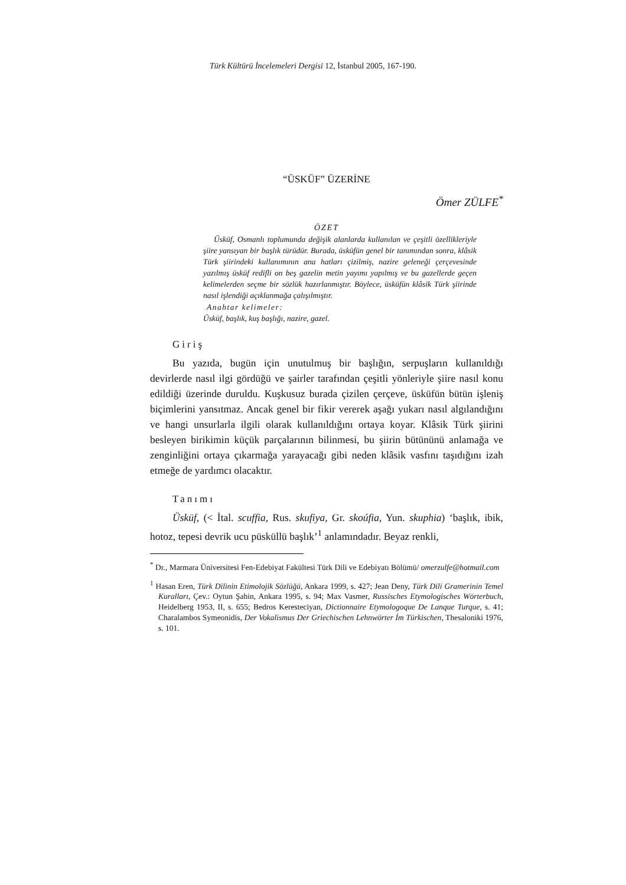Türk Kültürü İncelemeleri Dergisi 12, İstanbul 2005, 167-190.
“ÜSKÜF” ÜZERİNE
Ömer ZÜLFE<sup>*</sup>
ÖZET
Üsküf, Osmanlı toplumunda değişik alanlarda kullanılan ve çeşitli özellikleriyle şiire yansıyan bir başlık türüdür. Burada, üsküfün genel bir tanımından sonra, klâsik Türk şiirindeki kullanımının ana hatları çizilmiş, nazire geleneği çerçevesinde yazılmış üsküf redifli on beş gazelin metin yayımı yapılmış ve bu gazellerde geçen kelimelerden seçme bir sözlük hazırlanmıştır. Böylece, üsküfün klâsik Türk şiirinde nasıl işlendiği açıklanmağa çalışılmıştır.
Anahtar kelimeler:
Üsküf, başlık, kuş başlığı, nazire, gazel.
Giriş
Bu yazıda, bugün için unutulmuş bir başlığın, serpuşların kullanıldığı devirlerde nasıl ilgi gördüğü ve şairler tarafından çeşitli yönleriyle şiire nasıl konu edildiği üzerinde duruldu. Kuşkusuz burada çizilen çerçeve, üsküfün bütün işleniş biçimlerini yansıtmaz. Ancak genel bir fikir vererek aşağı yukarı nasıl algılandığını ve hangi unsurlarla ilgili olarak kullanıldığını ortaya koyar. Klâsik Türk şiirini besleyen birikimin küçük parçalarının bilinmesi, bu şiirin bütününü anlamağa ve zenginliğini ortaya çıkarmağa yarayacağı gibi neden klâsik vasfını taşıdığını izah etmeğe de yardımcı olacaktır.
Tanımı
Üsküf, (< İtal. scuffia, Rus. skufiya, Gr. skoúfia, Yun. skuphia) ‘başlık, ibik, hotoz, tepesi devrik ucu püsküllü başlık’<sup>1</sup> anlamındadır. Beyaz renkli,
<sup>*</sup> Dr., Marmara Üniversitesi Fen-Edebiyat Fakültesi Türk Dili ve Edebiyatı Bölümü/ omerzulfe@hotmail.com
<sup>1</sup> Hasan Eren, Türk Dilinin Etimolojik Sözlüğü, Ankara 1999, s. 427; Jean Deny, Türk Dili Gramerinin Temel Kuralları, Çev.: Oytun Şahin, Ankara 1995, s. 94; Max Vasmer, Russisches Etymologisches Wörterbuch, Heidelberg 1953, II, s. 655; Bedros Kerestecіyan, Dictionnaire Etymologoque De Lanque Turque, s. 41; Charalambos Symeonidis, Der Vokalismus Der Griechischen Lehnwörter İm Türkischen, Thesaloniki 1976, s. 101.